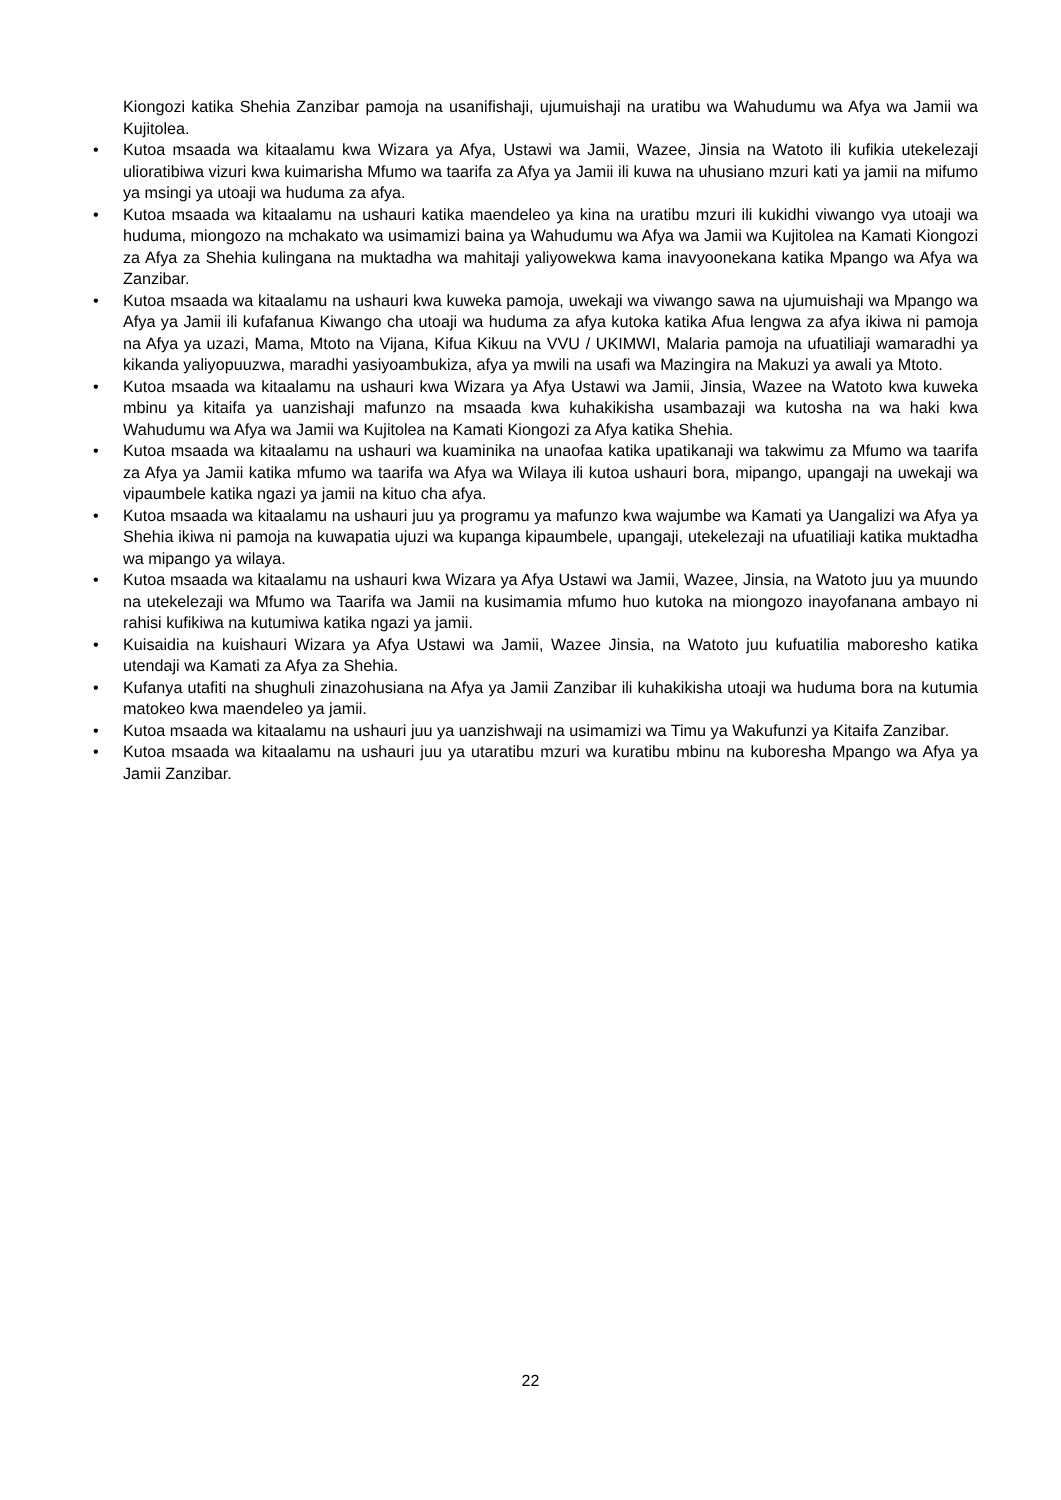Kiongozi katika Shehia Zanzibar pamoja na usanifishaji, ujumuishaji na uratibu wa Wahudumu wa Afya wa Jamii wa Kujitolea.
• Kutoa msaada wa kitaalamu kwa Wizara ya Afya, Ustawi wa Jamii, Wazee, Jinsia na Watoto ili kufikia utekelezaji ulioratibiwa vizuri kwa kuimarisha Mfumo wa taarifa za Afya ya Jamii ili kuwa na uhusiano mzuri kati ya jamii na mifumo ya msingi ya utoaji wa huduma za afya.
• Kutoa msaada wa kitaalamu na ushauri katika maendeleo ya kina na uratibu mzuri ili kukidhi viwango vya utoaji wa huduma, miongozo na mchakato wa usimamizi baina ya Wahudumu wa Afya wa Jamii wa Kujitolea na Kamati Kiongozi za Afya za Shehia kulingana na muktadha wa mahitaji yaliyowekwa kama inavyoonekana katika Mpango wa Afya wa Zanzibar.
• Kutoa msaada wa kitaalamu na ushauri kwa kuweka pamoja, uwekaji wa viwango sawa na ujumuishaji wa Mpango wa Afya ya Jamii ili kufafanua Kiwango cha utoaji wa huduma za afya kutoka katika Afua lengwa za afya ikiwa ni pamoja na Afya ya uzazi, Mama, Mtoto na Vijana, Kifua Kikuu na VVU / UKIMWI, Malaria pamoja na ufuatiliaji wamaradhi ya kikanda yaliyopuuzwa, maradhi yasiyoambukiza, afya ya mwili na usafi wa Mazingira na Makuzi ya awali ya Mtoto.
• Kutoa msaada wa kitaalamu na ushauri kwa Wizara ya Afya Ustawi wa Jamii, Jinsia, Wazee na Watoto kwa kuweka mbinu ya kitaifa ya uanzishaji mafunzo na msaada kwa kuhakikisha usambazaji wa kutosha na wa haki kwa Wahudumu wa Afya wa Jamii wa Kujitolea na Kamati Kiongozi za Afya katika Shehia.
• Kutoa msaada wa kitaalamu na ushauri wa kuaminika na unaofaa katika upatikanaji wa takwimu za Mfumo wa taarifa za Afya ya Jamii katika mfumo wa taarifa wa Afya wa Wilaya ili kutoa ushauri bora, mipango, upangaji na uwekaji wa vipaumbele katika ngazi ya jamii na kituo cha afya.
• Kutoa msaada wa kitaalamu na ushauri juu ya programu ya mafunzo kwa wajumbe wa Kamati ya Uangalizi wa Afya ya Shehia ikiwa ni pamoja na kuwapatia ujuzi wa kupanga kipaumbele, upangaji, utekelezaji na ufuatiliaji katika muktadha wa mipango ya wilaya.
• Kutoa msaada wa kitaalamu na ushauri kwa Wizara ya Afya Ustawi wa Jamii, Wazee, Jinsia, na Watoto juu ya muundo na utekelezaji wa Mfumo wa Taarifa wa Jamii na kusimamia mfumo huo kutoka na miongozo inayofanana ambayo ni rahisi kufikiwa na kutumiwa katika ngazi ya jamii.
• Kuisaidia na kuishauri Wizara ya Afya Ustawi wa Jamii, Wazee Jinsia, na Watoto juu kufuatilia maboresho katika utendaji wa Kamati za Afya za Shehia.
• Kufanya utafiti na shughuli zinazohusiana na Afya ya Jamii Zanzibar ili kuhakikisha utoaji wa huduma bora na kutumia matokeo kwa maendeleo ya jamii.
• Kutoa msaada wa kitaalamu na ushauri juu ya uanzishwaji na usimamizi wa Timu ya Wakufunzi ya Kitaifa Zanzibar.
• Kutoa msaada wa kitaalamu na ushauri juu ya utaratibu mzuri wa kuratibu mbinu na kuboresha Mpango wa Afya ya Jamii Zanzibar.
22